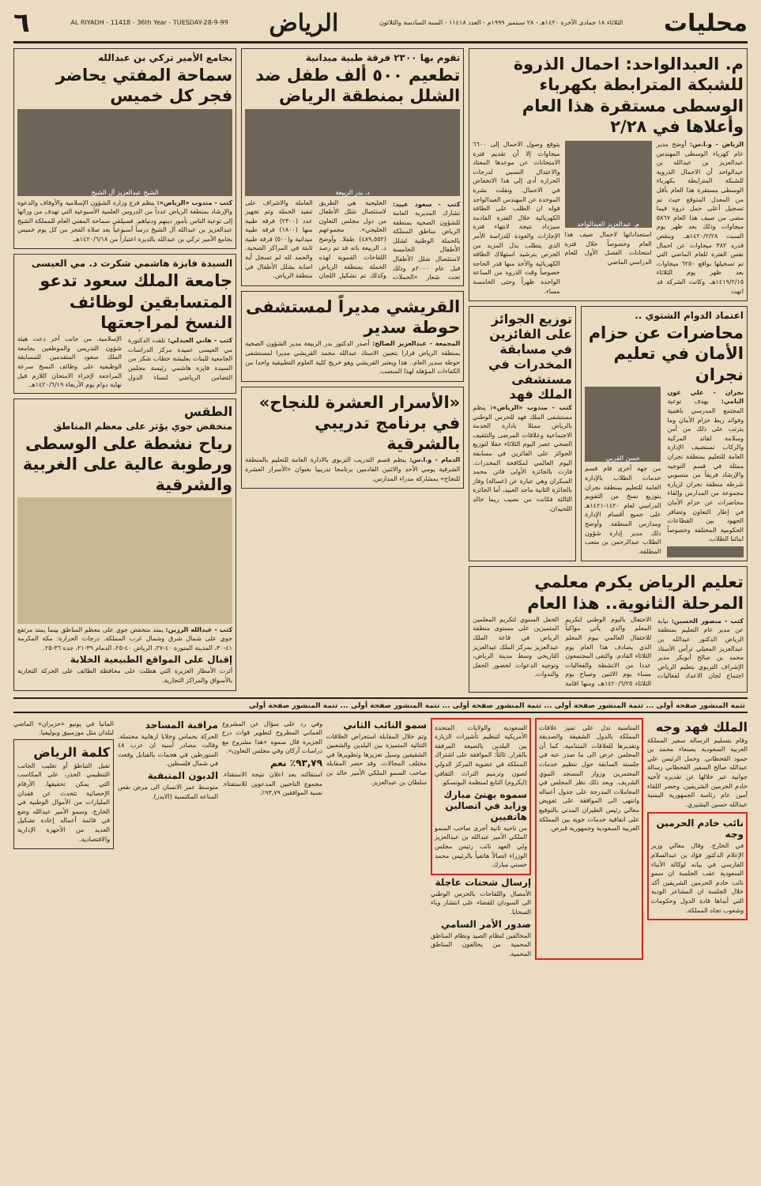محليات
الثلاثاء ١٨ جمادى الآخرة ١٤٢٠هـ - ٢٨ سبتمبر ١٩٩٩م - العدد ١١٤١٨ - السنة السادسة والثلاثون
الرياض
AL RIYADH - 11418 - 36th Year - TUESDAY-28-9-99
٦
م. العبدالواحد: احمال الذروة للشبكة المترابطة بكهرباء الوسطى مستقرة هذا العام وأعلاها في ٢/٢٨
الرياض - و.ا.س: أوضح مدير عام كهرباء الوسطى المهندس عبدالعزيز بن عبدالله بن عبدالواحد أن الاحمال الذروية للشبكة المترابطة بكهرباء الوسطى مستقرة هذا العام بأقل من المعدل المتوقع حيث تم تسجيل أعلى حمل ذروة فيما مضى من صيف هذا العام ٥٨٦٧ ميجاوات وذلك بعد ظهر يوم السبت ١٤٢٠/٢/٢٨هـ. وبنقص قدره ٣٨٢ ميجاوات عن احمال نفس الفترة للعام الماضي التي تم تسجيلها بواقع ٦٢٥٠ ميجاوات بعد ظهر يوم الثلاثاء ١٤١٩/٢/١٥هـ. وكانت الشركة قد انهت
م. عبدالعزيز العبدالواحد
استعداداتها لاحمال صيف هذا العام وخصوصاً خلال فترة امتحانات الفصل الأول للعام الدراسي الماضي
يتوقع وصول الاحمال إلى ٦٦٠٠ ميجاوات إلا أن تقديم فترة الامتحانات عن موعدها المعتاد والاعتدال النسبي لدرجات الحرارة أدى إلى هذا الانخفاض في الاحمال. ونقلت نشرة الموحدة عن المهندس العبدالواحد قوله ان الطلب على الطاقة الكهربائية خلال الفترة القادمة سيزداد نتيجة لانتهاء فترة الإجازات والعودة للدراسة الأمر الذي يتطلب بذل المزيد من الحرص بترشيد استهلاك الطاقة الكهربائية والأخذ منها قدر الحاجة خصوصاً وقت الذروة من الساعة الواحدة ظهراً وحتى الخامسة مساء.
اعتماد الدوام الشتوي ..
محاضرات عن حزام الأمان في تعليم نجران
نجران - علي عون اليامي: بهدف توعية المجتمع المدرسي باهمية وفوائد ربط حزام الأمان وما يترتب على ذلك من أمن وسلامة لقائد المركبة والركاب تستضيف الإدارة العامة للتعليم بمنطقة نجران ممثلة في قسم التوجيه والإرشاد فريقاً من منسوبي شرطة منطقة نجران لزيارة مجموعة من المدارس وإلقاء محاضرات عن حزام الأمان في إطار التعاون وتضافر الجهود بين القطاعات الحكومية المختلفة وخصوصاً ابنائنا الطلاب.
حسن القربي
من جهة أخرى قام قسم خدمات الطلاب بالإدارة العامة للتعليم بمنطقة نجران بتوزيع نسخ من التقويم الدراسي لعام ١٤٢٠-١٤٢١هـ على جميع أقسام الإدارة ومدارس المنطقة. وأوضح ذلك مدير إدارة شؤون الطلاب عبدالرحمن بن متعب المطلقة.
توزيع الجوائز على الفائزين في مسابقة المخدرات في مستشفى الملك فهد
كتب - مندوب «الرياض»: ينظم مستشفى الملك فهد للحرس الوطني بالرياض ممثلا بادارة الخدمة الاجتماعية وعلاقات المرضى والتثقيف الصحي عصر اليوم الثلاثاء حفلا لتوزيع الجوائز على الفائزين في مسابقة اليوم العالمي لمكافحة المخدرات. فازت بالجائزة الأولى فاتن محمد السكران وهي عبارة عن (غسالة) وفاز بالجائزة الثانية ماجد العبيد، أما الجائزة الثالثة فكانت من نصيب ريما خالد اللحيدان.
تعليم الرياض يكرم معلمي المرحلة الثانوية.. هذا العام
كتب - منصور الحسين: نيابة عن مدير عام التعليم بمنطقة الرياض الدكتور عبدالله بن عبدالعزيز المعيلي ترأس الأستاذ محمد بن صالح أبوبكر مدير الإشراف التربوي بتعليم الرياض اجتماع لجان الاعداد لفعاليات الاحتفال باليوم الوطني لتكريم المعلم والذي يأتي مواكباً للاحتفال العالمي بيوم المعلم الذي يصادف هذا العام يوم الثلاثاء القادم. والتقى المجتمعون عددا من الانشطة والفعاليات مساء يوم الاثنين وصباح يوم الثلاثاء ١٤٢٠/٦/٢٥هـ، ومنها اقامة الحفل السنوي لتكريم المعلمين المتميزين على مستوى منطقة الرياض في قاعة الملك عبدالعزيز بمركز الملك عبدالعزيز التاريخي وسط مدينة الرياض، وتوجيه الدعوات لحضور الحفل والندوات.
تقوم بها ٢٣٠٠ فرقة طبية ميدانية
تطعيم ٥٠٠ ألف طفل ضد الشلل بمنطقة الرياض
د. بدر الربيعة
كتب - سعود عبيد: تشارك المديرية العامة للشؤون الصحية بمنطقة الرياض مناطق المملكة بالحملة الوطنية لشلل الأطفال الخامسة لاستئصال شلل الأطفال قبل عام ٢٠٠٠م وذلك تحت شعار «الحملات الخليجية هي الطريق لاستئصال شلل الأطفال من دول مجلس التعاون الخليجي». مجموعهم (٤٨٩,٥٥٢) طفلا. وأوضح د. الربيعة بانه قد تم رصد اللقاحات القموية لهذه الحملة بمنطقة الرياض وكذلك تم تشكيل اللجان العاملة والاشراف على تنفيذ الحملة وتم تجهيز عدد (٢٣٠٠) فرقة طبية منها (١٨٠٠) فرقة طبية ميدانية و(٥٠٠) فرقة طبية ثابتة في المراكز الصحية. والحمد لله لم تسجل أية اصابة بشلل الأطفال في منطقة الرياض.
القريشي مديراً لمستشفى حوطة سدير
المجمعة - عبدالعزيز الصالح: أصدر الدكتور بدر الربيعة مدير الشؤون الصحية بمنطقة الرياض قرارا بتعيين الاستاذ عبدالله محمد القريشي مديرا لمستشفى حوطة سدير العام.. هذا ويعتبر القريشي وهو خريج كلية العلوم التطبيقية واحدا من الكفاءات المؤهلة لهذا المنصب.
«الأسرار العشرة للنجاح» في برنامج تدريبي بالشرقية
الدمام - و.ا.س: ينظم قسم التدريب التربوي بالادارة العامة للتعليم بالمنطقة الشرقية يومي الأحد والاثنين القادمين برنامجا تدريبيا بعنوان «الأسرار العشرة للنجاح» بمشاركة مدراء المدارس.
بجامع الأمير تركي بن عبدالله
سماحة المفتي يحاضر فجر كل خميس
الشيخ عبدالعزيز آل الشيخ
كتب - مندوب «الرياض»: ينظم فرع وزارة الشؤون الإسلامية والأوقاف والدعوة والإرشاد بمنطقة الرياض عدداً من الدروس العلمية الأسبوعية التي تهدف من ورائها إلى توعية الناس بأمور دينهم ودنياهم. فسيلقي سماحة المفتي العام للمملكة الشيخ عبدالعزيز بن عبدالله آل الشيخ درساً أسبوعياً بعد صلاة الفجر من كل يوم خميس بجامع الأمير تركي بن عبدالله بالديرة اعتباراً من ١٤٢٠/٦/١٨هـ.
السيدة فايزة هاشمي شكرت د. مي العيسى
جامعة الملك سعود تدعو المتسابقين لوظائف النسخ لمراجعتها
كتب - هاني العبدلي: تلقت الدكتورة مي العيسى عميدة مركز الدراسات الجامعية للبنات بعليشة خطاب شكر من السيدة فايزة هاشمي رئيسة مجلس التضامن الرياضي لنساء الدول الإسلامية. من جانب آخر دعت هيئة شؤون التدريس والموظفين بجامعة الملك سعود المتقدمين للمسابقة الوظيفية على وظائف النسخ سرعة المراجعة لإجراء الامتحان اللازم قبل نهاية دوام يوم الأربعاء ١٤٢٠/٦/١٩هـ.
الطقس
منخفض جوي يؤثر على معظم المناطق
رياح نشطة على الوسطى ورطوبة عالية على الغربية والشرقية
كتب - عبدالله الرزين: يمتد منخفض جوي على معظم المناطق بينما يمتد مرتفع جوي على شمال شرق وشمال غرب المملكة. درجات الحرارة: مكة المكرمة ٤١-٣٠، المدينة المنورة ٤٠-٢٧، الرياض ٤٠-٢٥، الدمام ٣٩-٢١، جدة ٣٦-٢٥.
إقبال على المواقع الطبيعية الخلابة
أثرت الأمطار الغزيرة التي هطلت على محافظة الطائف على الحركة التجارية بالأسواق والمراكز التجارية.
تتمة المنشور صفحة أولى ... تتمة المنشور صفحة أولى ... تتمة المنشور صفحة أولى ... تتمة المنشور صفحة أولى ... تتمة المنشور صفحة أولى
الملك فهد وجه
وقام بتسليم الرسالة سفير المملكة العربية السعودية بصنعاء محمد بن حمود القحطاني. وحمل الرئيس علي عبدالله صالح السفير القحطاني رسالة جوابية عبر خلالها عن تقديره لأخيه خادم الحرمين الشريفين. وحضر اللقاء أمين عام رئاسة الجمهورية اليمنية عبدالله حسين البشيري.
نائب خادم الحرمين وجه
في الخارج. وقال معالي وزير الإعلام الدكتور فؤاد بن عبدالسلام الفارسي في بيانه لوكالة الأنباء السعودية عقب الجلسة ان سمو نائب خادم الحرمين الشريفين أكد خلال الجلسة ان المشاعر الودية التي أبداها قادة الدول وحكومات وشعوب تجاه المملكة.
المناسبة تدل على تميز علاقات المملكة بالدول الشقيقة والصديقة وتقديرها للعلاقات المتنامية. كما أن المجلس عرض الى ما صدر عنه في جلسته السابقة حول تنظيم خدمات المعتمرين وزوار المسجد النبوي الشريف. وبعد ذلك نظر المجلس في المعاملات المدرجة على جدول أعماله وانتهى الى الموافقة على تفويض معالي رئيس الطيران المدني بالتوقيع على اتفاقية خدمات جوية بين المملكة العربية السعودية وجمهورية قبرص.
السعودية والولايات المتحدة الأمريكية لتنظيم تأشيرات الزيارة بين البلدين بالصيغة المرفقة بالقرار. ثالثاً: الموافقة على اشتراك المملكة في عضوية المركز الدولي لصون وترميم التراث الثقافي (ايكروم) التابع لمنظمة اليونسكو.
سموه يهنئ مبارك وزايد في اتصالين هاتفيين
من ناحية ثانية أجرى صاحب السمو الملكي الأمير عبدالله بن عبدالعزيز ولي العهد نائب رئيس مجلس الوزراء اتصالاً هاتفياً بالرئيس محمد حسني مبارك.
إرسال شحنات عاجلة
الأمصال واللقاحات بالحرس الوطني الى السودان للقضاء على انتشار وباء السحايا.
صدور الأمر السامي
المخالفين لنظام الصيد ونظام المناطق المحمية من يخالفون المناطق المحمية.
سمو النائب الثاني
وتم خلال المقابلة استعراض العلاقات الثنائية المتميزة بين البلدين والشعبين الشقيقين وسبل تعزيزها وتطويرها في مختلف المجالات. وقد حضر المقابلة صاحب السمو الملكي الأمير خالد بن سلطان بن عبدالعزيز.
وفي رد على سؤال عن المشروع العماني المطروح لتطوير قوات درع الجزيرة قال سموه «هذا مشروع مع دراسات أركان وفي مجلس التعاون».
٩٣,٧٩٪ نعم
استقالته بعد اعلان نتيجة الاستفتاء. مجموع الناخبين المدعوين للاستفتاء. نسبة الموافقين ٩٣,٧٩٪.
مراقبة المساجد
الحركة بحماس وخلايا ارهابية محتملة. وقالت مصادر أمنية ان عرب ٤٨ المتورطين في هجمات بالقنابل وقعت في شمال فلسطين.
الديون المتبقية
متوسط عمر الانسان الى مرض نقص المناعة المكتسبة (الايدز).
المانيا في يونيو «حزيران» الماضي لبلدان مثل موزمبيق وبوليفيا.
كلمة الرياض
تقبل التباطؤ أو تغليب الجانب التنظيمي الحذر، على المكاسب التي يمكن تحقيقها. الأرقام الإحصائية تتحدث عن فقدان المليارات من الأموال الوطنية في الخارج. وسمو الأمير عبدالله وضع في قائمة أعماله إعادة تشكيل العديد من الأجهزة الإدارية والاقتصادية.